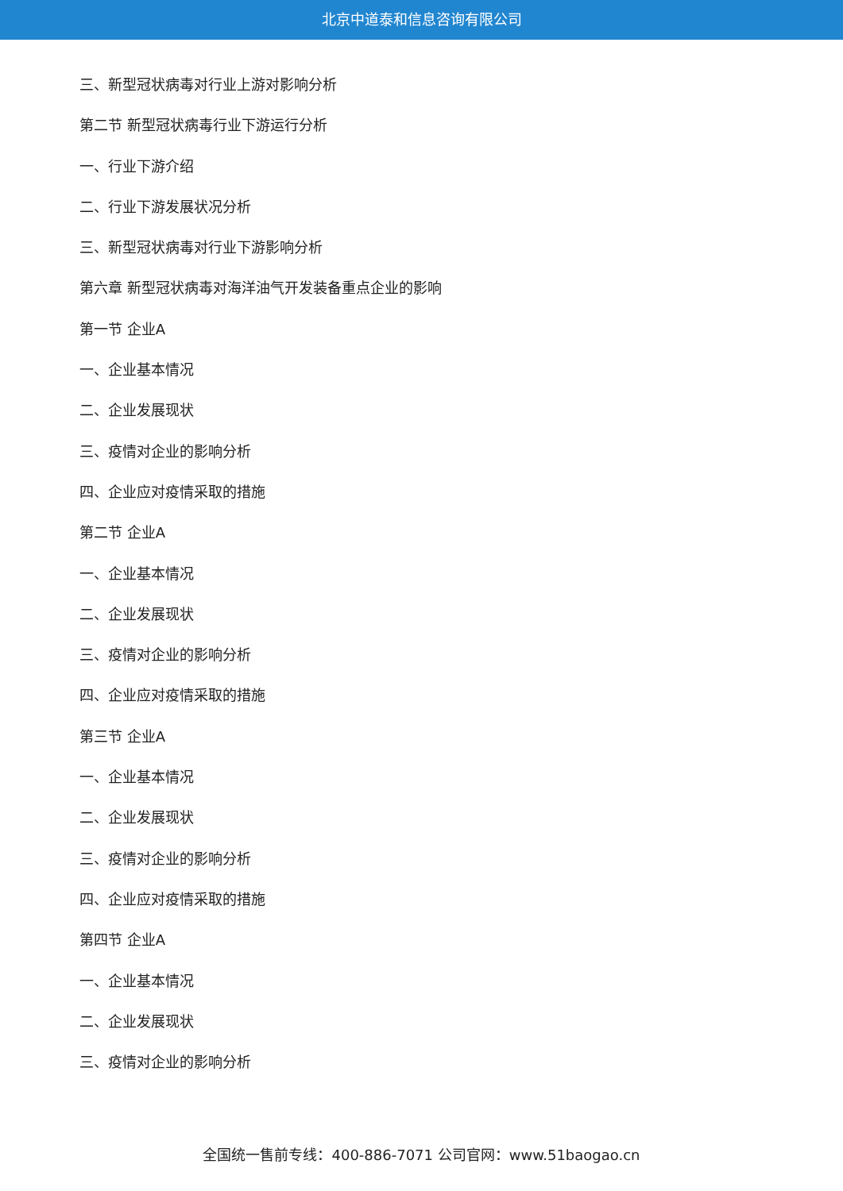北京中道泰和信息咨询有限公司
三、新型冠状病毒对行业上游对影响分析
第二节 新型冠状病毒行业下游运行分析
一、行业下游介绍
二、行业下游发展状况分析
三、新型冠状病毒对行业下游影响分析
第六章 新型冠状病毒对海洋油气开发装备重点企业的影响
第一节 企业A
一、企业基本情况
二、企业发展现状
三、疫情对企业的影响分析
四、企业应对疫情采取的措施
第二节 企业A
一、企业基本情况
二、企业发展现状
三、疫情对企业的影响分析
四、企业应对疫情采取的措施
第三节 企业A
一、企业基本情况
二、企业发展现状
三、疫情对企业的影响分析
四、企业应对疫情采取的措施
第四节 企业A
一、企业基本情况
二、企业发展现状
三、疫情对企业的影响分析
全国统一售前专线：400-886-7071 公司官网：www.51baogao.cn